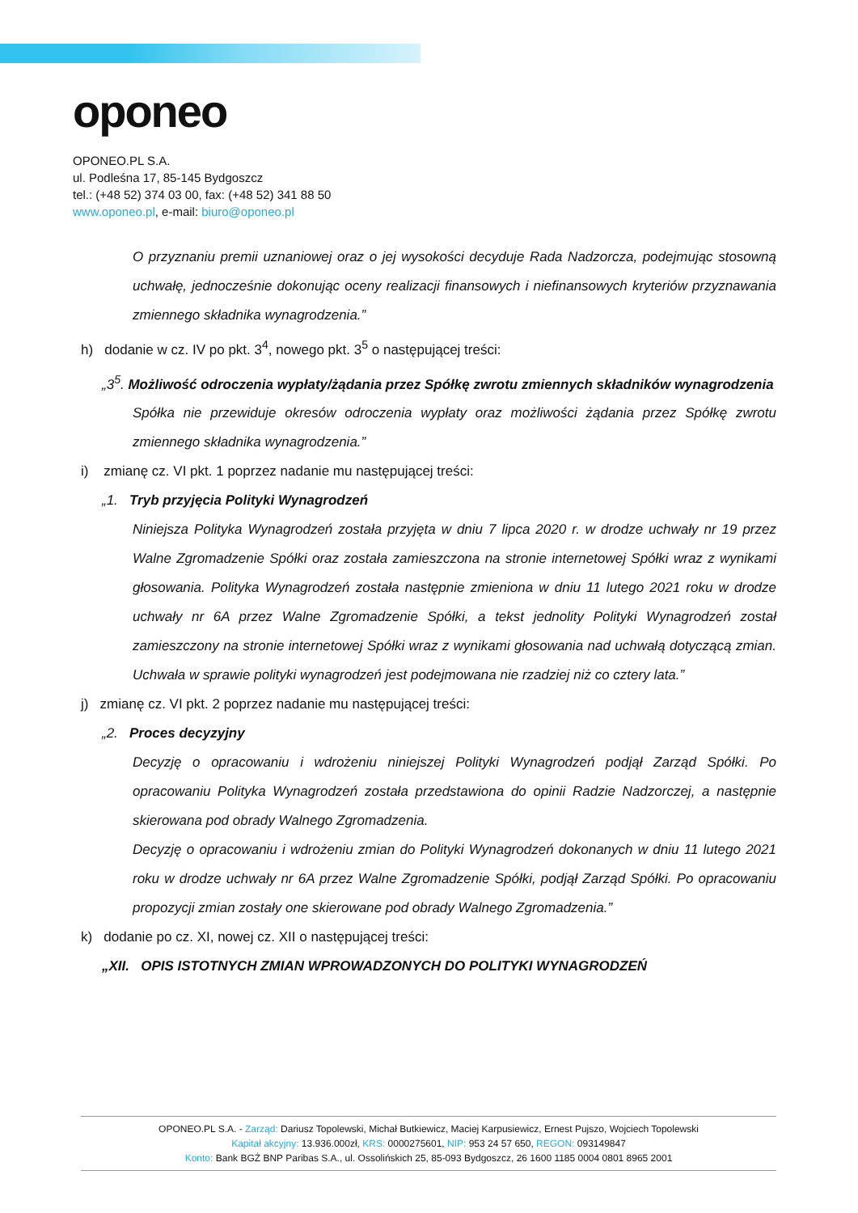oponeo
OPONEO.PL S.A.
ul. Podleśna 17, 85-145 Bydgoszcz
tel.: (+48 52) 374 03 00, fax: (+48 52) 341 88 50
www.oponeo.pl, e-mail: biuro@oponeo.pl
O przyznaniu premii uznaniowej oraz o jej wysokości decyduje Rada Nadzorcza, podejmując stosowną uchwałę, jednocześnie dokonując oceny realizacji finansowych i niefinansowych kryteriów przyznawania zmiennego składnika wynagrodzenia.”
h) dodanie w cz. IV po pkt. 3<sup>4</sup>, nowego pkt. 3<sup>5</sup> o następującej treści:
„3<sup>5</sup>. Możliwość odroczenia wypłaty/żądania przez Spółkę zwrotu zmiennych składników wynagrodzenia
Spółka nie przewiduje okresów odroczenia wypłaty oraz możliwości żądania przez Spółkę zwrotu zmiennego składnika wynagrodzenia.”
i) zmianę cz. VI pkt. 1 poprzez nadanie mu następującej treści:
„1. Tryb przyjęcia Polityki Wynagrodzeń
Niniejsza Polityka Wynagrodzeń została przyjęta w dniu 7 lipca 2020 r. w drodze uchwały nr 19 przez Walne Zgromadzenie Spółki oraz została zamieszczona na stronie internetowej Spółki wraz z wynikami głosowania. Polityka Wynagrodzeń została następnie zmieniona w dniu 11 lutego 2021 roku w drodze uchwały nr 6A przez Walne Zgromadzenie Spółki, a tekst jednolity Polityki Wynagrodzeń został zamieszczony na stronie internetowej Spółki wraz z wynikami głosowania nad uchwałą dotyczącą zmian. Uchwała w sprawie polityki wynagrodzeń jest podejmowana nie rzadziej niż co cztery lata.”
j) zmianę cz. VI pkt. 2 poprzez nadanie mu następującej treści:
„2. Proces decyzyjny
Decyzję o opracowaniu i wdrożeniu niniejszej Polityki Wynagrodzeń podjął Zarząd Spółki. Po opracowaniu Polityka Wynagrodzeń została przedstawiona do opinii Radzie Nadzorczej, a następnie skierowana pod obrady Walnego Zgromadzenia.
Decyzję o opracowaniu i wdrożeniu zmian do Polityki Wynagrodzeń dokonanych w dniu 11 lutego 2021 roku w drodze uchwały nr 6A przez Walne Zgromadzenie Spółki, podjął Zarząd Spółki. Po opracowaniu propozycji zmian zostały one skierowane pod obrady Walnego Zgromadzenia.”
k) dodanie po cz. XI, nowej cz. XII o następującej treści:
„XII. OPIS ISTOTNYCH ZMIAN WPROWADZONYCH DO POLITYKI WYNAGRODZEŃ
OPONEO.PL S.A. - Zarząd: Dariusz Topolewski, Michał Butkiewicz, Maciej Karpusiewicz, Ernest Pujszo, Wojciech Topolewski
Kapitał akcyjny: 13.936.000zł, KRS: 0000275601, NIP: 953 24 57 650, REGON: 093149847
Konto: Bank BGŻ BNP Paribas S.A., ul. Ossolińskich 25, 85-093 Bydgoszcz, 26 1600 1185 0004 0801 8965 2001